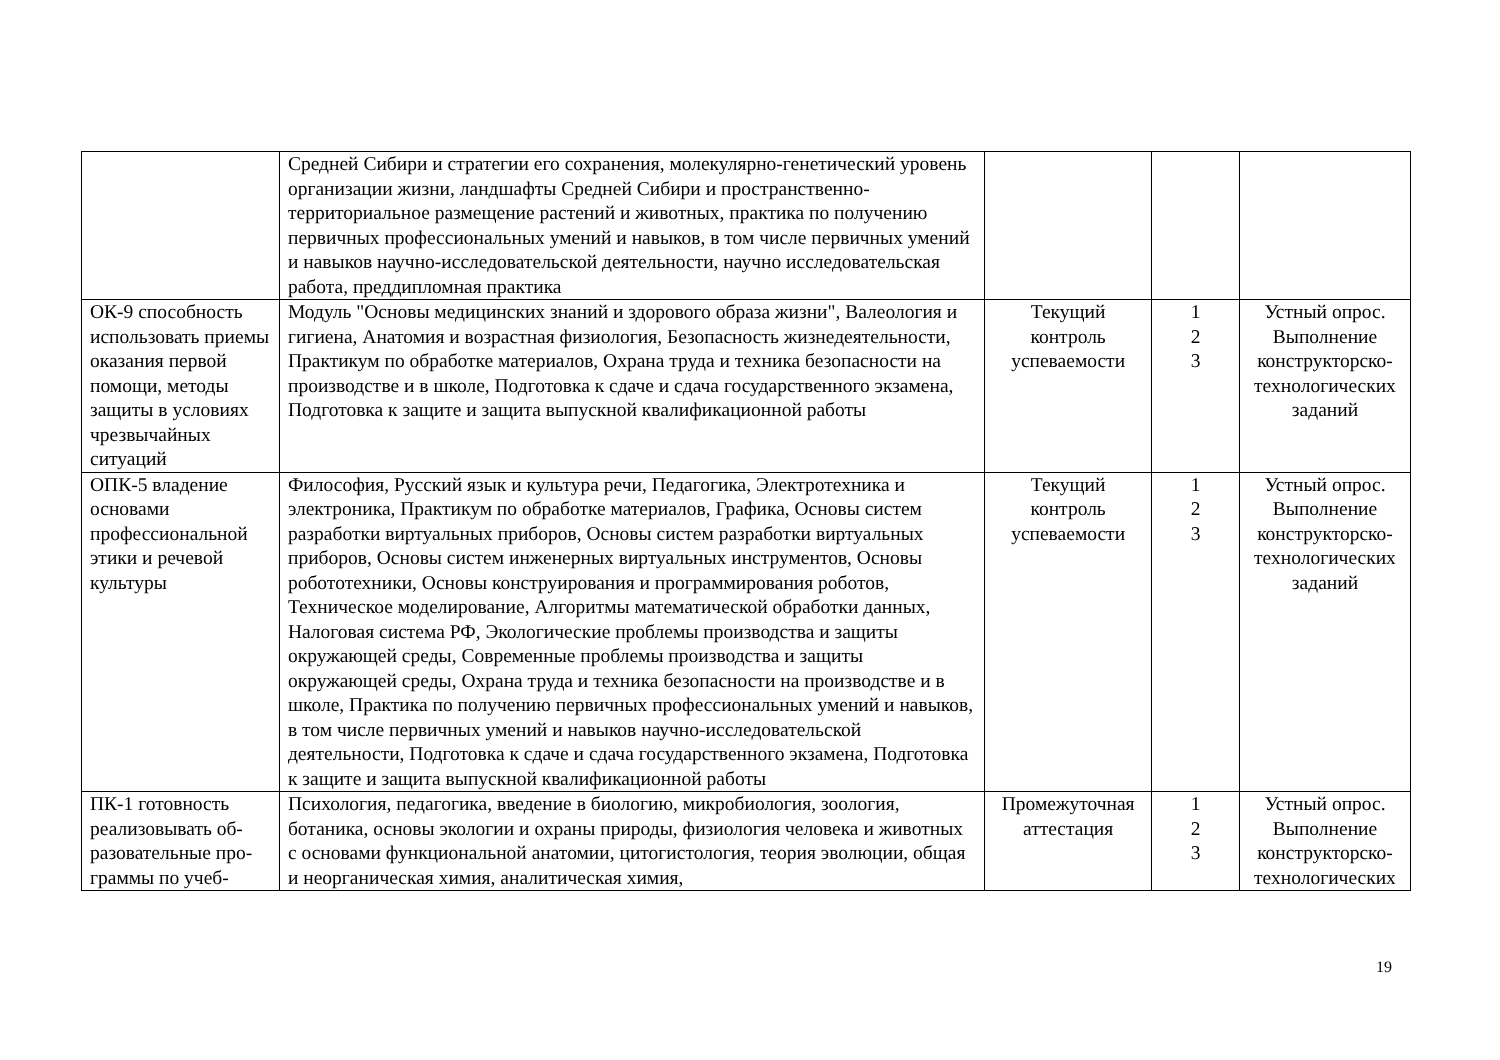| | Средней Сибири и стратегии его сохранения, молекулярно-генетический уровень организации жизни, ландшафты Средней Сибири и пространственно-территориальное размещение растений и животных, практика по получению первичных профессиональных умений и навыков, в том числе первичных умений и навыков научно-исследовательской деятельности, научно исследовательская работа, преддипломная практика | | | |
| ОК-9 способность использовать приемы оказания первой помощи, методы защиты в условиях чрезвычайных ситуаций | Модуль "Основы медицинских знаний и здорового образа жизни", Валеология и гигиена, Анатомия и возрастная физиология, Безопасность жизнедеятельности, Практикум по обработке материалов, Охрана труда и техника безопасности на производстве и в школе, Подготовка к сдаче и сдача государственного экзамена, Подготовка к защите и защита выпускной квалификационной работы | Текущий контроль успеваемости | 1 2 3 | Устный опрос. Выполнение конструкторско-технологических заданий |
| ОПК-5 владение основами профессиональной этики и речевой культуры | Философия, Русский язык и культура речи, Педагогика, Электротехника и электроника, Практикум по обработке материалов, Графика, Основы систем разработки виртуальных приборов, Основы систем разработки виртуальных приборов, Основы систем инженерных виртуальных инструментов, Основы робототехники, Основы конструирования и программирования роботов, Техническое моделирование, Алгоритмы математической обработки данных, Налоговая система РФ, Экологические проблемы производства и защиты окружающей среды, Современные проблемы производства и защиты окружающей среды, Охрана труда и техника безопасности на производстве и в школе, Практика по получению первичных профессиональных умений и навыков, в том числе первичных умений и навыков научно-исследовательской деятельности, Подготовка к сдаче и сдача государственного экзамена, Подготовка к защите и защита выпускной квалификационной работы | Текущий контроль успеваемости | 1 2 3 | Устный опрос. Выполнение конструкторско-технологических заданий |
| ПК-1 готовность реализовывать об-разовательные про-граммы по учеб- | Психология, педагогика, введение в биологию, микробиология, зоология, ботаника, основы экологии и охраны природы, физиология человека и животных с основами функциональной анатомии, цитогистология, теория эволюции, общая и неорганическая химия, аналитическая химия, | Промежуточная аттестация | 1 2 3 | Устный опрос. Выполнение конструкторско-технологических |
19